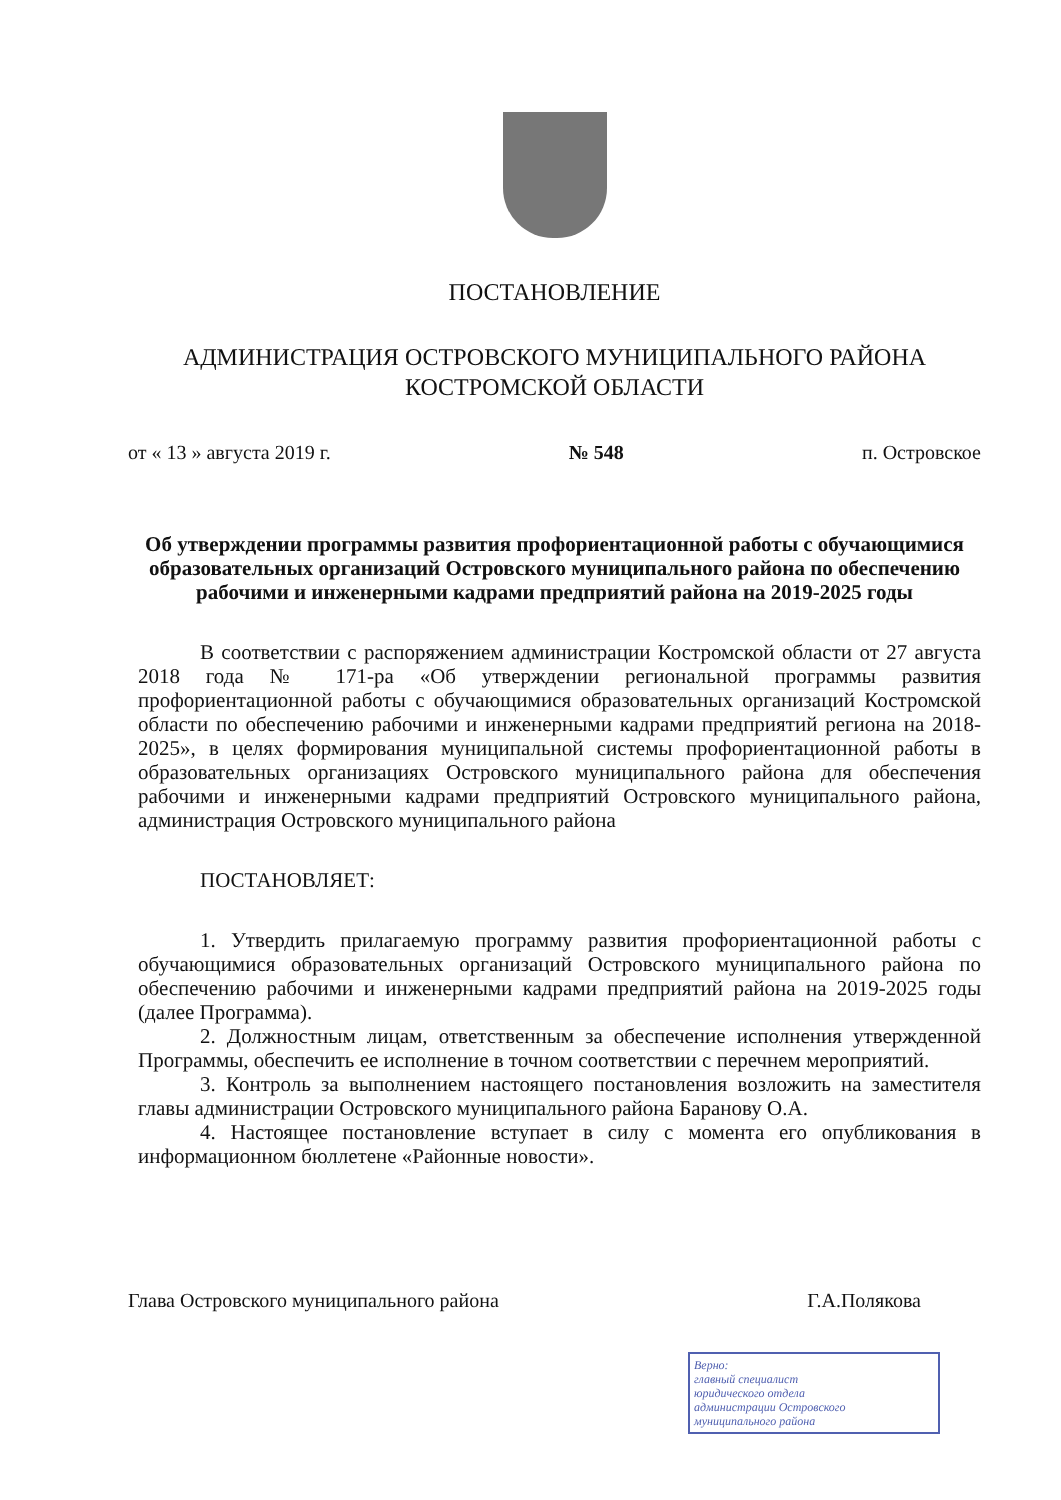ПОСТАНОВЛЕНИЕ
АДМИНИСТРАЦИЯ ОСТРОВСКОГО МУНИЦИПАЛЬНОГО РАЙОНА
КОСТРОМСКОЙ ОБЛАСТИ
от « 13 » августа 2019 г. № 548 п. Островское
Об утверждении программы развития профориентационной работы с обучающимися образовательных организаций Островского муниципального района по обеспечению рабочими и инженерными кадрами предприятий района на 2019-2025 годы
В соответствии с распоряжением администрации Костромской области от 27 августа 2018 года № 171-ра «Об утверждении региональной программы развития профориентационной работы с обучающимися образовательных организаций Костромской области по обеспечению рабочими и инженерными кадрами предприятий региона на 2018-2025», в целях формирования муниципальной системы профориентационной работы в образовательных организациях Островского муниципального района для обеспечения рабочими и инженерными кадрами предприятий Островского муниципального района, администрация Островского муниципального района
ПОСТАНОВЛЯЕТ:
1. Утвердить прилагаемую программу развития профориентационной работы с обучающимися образовательных организаций Островского муниципального района по обеспечению рабочими и инженерными кадрами предприятий района на 2019-2025 годы (далее Программа).
2. Должностным лицам, ответственным за обеспечение исполнения утвержденной Программы, обеспечить ее исполнение в точном соответствии с перечнем мероприятий.
3. Контроль за выполнением настоящего постановления возложить на заместителя главы администрации Островского муниципального района Баранову О.А.
4. Настоящее постановление вступает в силу с момента его опубликования в информационном бюллетене «Районные новости».
Глава Островского муниципального района Г.А.Полякова
Верно:
главный специалист
юридического отдела
администрации Островского
муниципального района